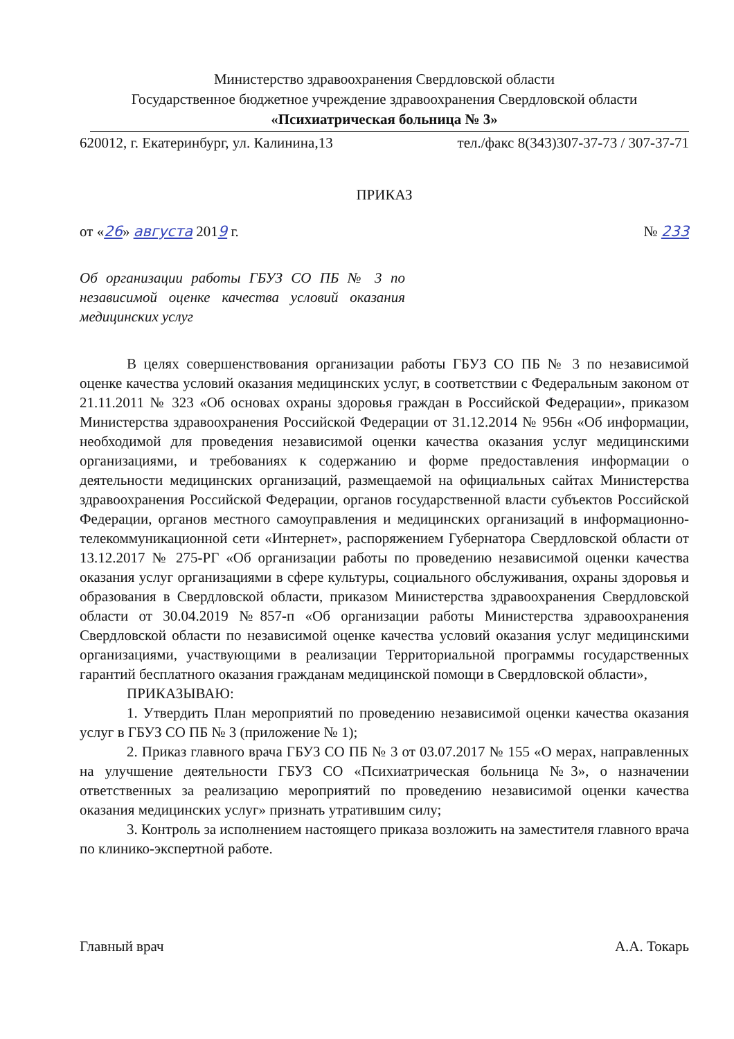Министерство здравоохранения Свердловской области
Государственное бюджетное учреждение здравоохранения Свердловской области
«Психиатрическая больница № 3»
620012, г. Екатеринбург, ул. Калинина,13 тел./факс 8(343)307-37-73 / 307-37-71
ПРИКАЗ
от «26» августа 2019 г. № 233
Об организации работы ГБУЗ СО ПБ № 3 по независимой оценке качества условий оказания медицинских услуг
В целях совершенствования организации работы ГБУЗ СО ПБ № 3 по независимой оценке качества условий оказания медицинских услуг, в соответствии с Федеральным законом от 21.11.2011 № 323 «Об основах охраны здоровья граждан в Российской Федерации», приказом Министерства здравоохранения Российской Федерации от 31.12.2014 № 956н «Об информации, необходимой для проведения независимой оценки качества оказания услуг медицинскими организациями, и требованиях к содержанию и форме предоставления информации о деятельности медицинских организаций, размещаемой на официальных сайтах Министерства здравоохранения Российской Федерации, органов государственной власти субъектов Российской Федерации, органов местного самоуправления и медицинских организаций в информационно-телекоммуникационной сети «Интернет», распоряжением Губернатора Свердловской области от 13.12.2017 № 275-РГ «Об организации работы по проведению независимой оценки качества оказания услуг организациями в сфере культуры, социального обслуживания, охраны здоровья и образования в Свердловской области, приказом Министерства здравоохранения Свердловской области от 30.04.2019 №857-п «Об организации работы Министерства здравоохранения Свердловской области по независимой оценке качества условий оказания услуг медицинскими организациями, участвующими в реализации Территориальной программы государственных гарантий бесплатного оказания гражданам медицинской помощи в Свердловской области»,
ПРИКАЗЫВАЮ:
1. Утвердить План мероприятий по проведению независимой оценки качества оказания услуг в ГБУЗ СО ПБ № 3 (приложение № 1);
2. Приказ главного врача ГБУЗ СО ПБ № 3 от 03.07.2017 № 155 «О мерах, направленных на улучшение деятельности ГБУЗ СО «Психиатрическая больница №3», о назначении ответственных за реализацию мероприятий по проведению независимой оценки качества оказания медицинских услуг» признать утратившим силу;
3. Контроль за исполнением настоящего приказа возложить на заместителя главного врача по клинико-экспертной работе.
Главный врач А.А. Токарь